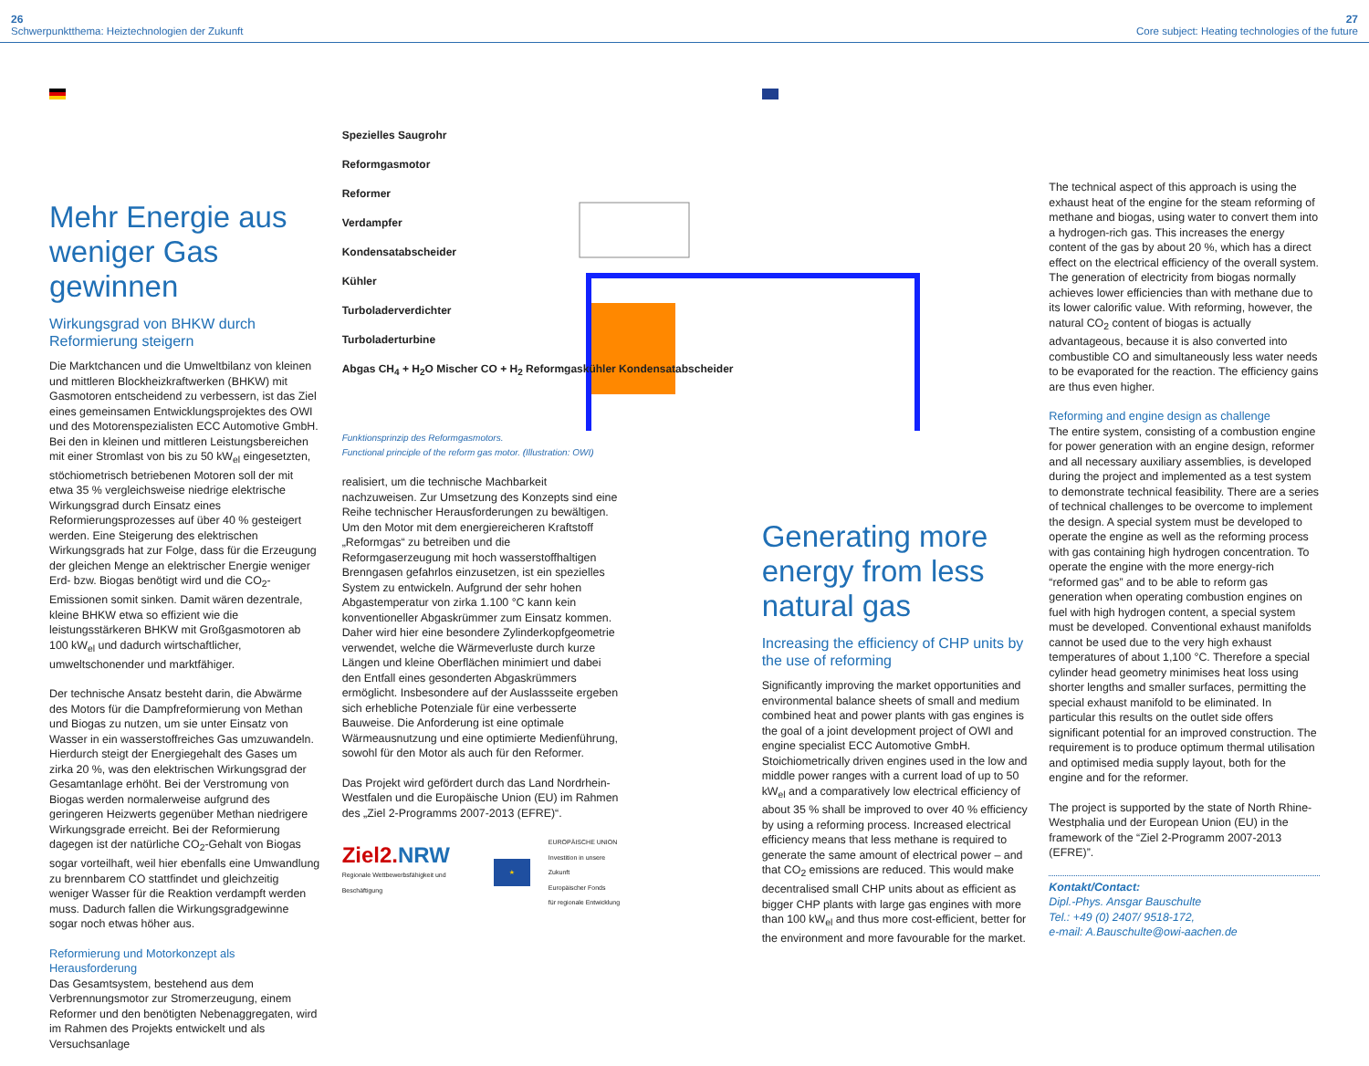26
Schwerpunktthema: Heiztechnologien der Zukunft
27
Core subject: Heating technologies of the future
Mehr Energie aus weniger Gas gewinnen
Wirkungsgrad von BHKW durch Reformierung steigern
Die Marktchancen und die Umweltbilanz von kleinen und mittleren Blockheizkraftwerken (BHKW) mit Gasmotoren entscheidend zu verbessern, ist das Ziel eines gemeinsamen Entwicklungsprojektes des OWI und des Motorenspezialisten ECC Automotive GmbH. Bei den in kleinen und mittleren Leistungsbereichen mit einer Stromlast von bis zu 50 kW<sub>el</sub> eingesetzten, stöchiometrisch betriebenen Motoren soll der mit etwa 35 % vergleichsweise niedrige elektrische Wirkungsgrad durch Einsatz eines Reformierungsprozesses auf über 40 % gesteigert werden. Eine Steigerung des elektrischen Wirkungsgrads hat zur Folge, dass für die Erzeugung der gleichen Menge an elektrischer Energie weniger Erd- bzw. Biogas benötigt wird und die CO<sub>2</sub>-Emissionen somit sinken. Damit wären dezentrale, kleine BHKW etwa so effizient wie die leistungsstärkeren BHKW mit Großgasmotoren ab 100 kW<sub>el</sub> und dadurch wirtschaftlicher, umweltschonender und marktfähiger.
Der technische Ansatz besteht darin, die Abwärme des Motors für die Dampfreformierung von Methan und Biogas zu nutzen, um sie unter Einsatz von Wasser in ein wasserstoffreiches Gas umzuwandeln. Hierdurch steigt der Energiegehalt des Gases um zirka 20 %, was den elektrischen Wirkungsgrad der Gesamtanlage erhöht. Bei der Verstromung von Biogas werden normalerweise aufgrund des geringeren Heizwerts gegenüber Methan niedrigere Wirkungsgrade erreicht. Bei der Reformierung dagegen ist der natürliche CO<sub>2</sub>-Gehalt von Biogas sogar vorteilhaft, weil hier ebenfalls eine Umwandlung zu brennbarem CO stattfindet und gleichzeitig weniger Wasser für die Reaktion verdampft werden muss. Dadurch fallen die Wirkungsgradgewinne sogar noch etwas höher aus.
Reformierung und Motorkonzept als Herausforderung
Das Gesamtsystem, bestehend aus dem Verbrennungsmotor zur Stromerzeugung, einem Reformer und den benötigten Nebenaggregaten, wird im Rahmen des Projekts entwickelt und als Versuchsanlage
Spezielles Saugrohr
Reformgasmotor
Reformer
Verdampfer
Kondensatabscheider
Kühler
Turboladerverdichter
Turboladerturbine
Abgas CH<sub>4</sub> + H<sub>2</sub>O Mischer CO + H<sub>2</sub> Reformgaskühler Kondensatabscheider
Funktionsprinzip des Reformgasmotors.
Functional principle of the reform gas motor. (Illustration: OWI)
realisiert, um die technische Machbarkeit nachzuweisen. Zur Umsetzung des Konzepts sind eine Reihe technischer Herausforderungen zu bewältigen. Um den Motor mit dem energiereicheren Kraftstoff „Reformgas“ zu betreiben und die Reformgaserzeugung mit hoch wasserstoffhaltigen Brenngasen gefahrlos einzusetzen, ist ein spezielles System zu entwickeln. Aufgrund der sehr hohen Abgastemperatur von zirka 1.100 °C kann kein konventioneller Abgaskrümmer zum Einsatz kommen. Daher wird hier eine besondere Zylinderkopfgeometrie verwendet, welche die Wärmeverluste durch kurze Längen und kleine Oberflächen minimiert und dabei den Entfall eines gesonderten Abgaskrümmers ermöglicht. Insbesondere auf der Auslassseite ergeben sich erhebliche Potenziale für eine verbesserte Bauweise. Die Anforderung ist eine optimale Wärmeausnutzung und eine optimierte Medienführung, sowohl für den Motor als auch für den Reformer.
Das Projekt wird gefördert durch das Land Nordrhein-Westfalen und die Europäische Union (EU) im Rahmen des „Ziel 2-Programms 2007-2013 (EFRE)“.
Ziel2.NRW
Regionale Wettbewerbsfähigkeit und Beschäftigung
★
EUROPÄISCHE UNION
Investition in unsere Zukunft
Europäischer Fonds
für regionale Entwicklung
Generating more energy from less natural gas
Increasing the efficiency of CHP units by the use of reforming
Significantly improving the market opportunities and environmental balance sheets of small and medium combined heat and power plants with gas engines is the goal of a joint development project of OWI and engine specialist ECC Automotive GmbH. Stoichiometrically driven engines used in the low and middle power ranges with a current load of up to 50 kW<sub>el</sub> and a comparatively low electrical efficiency of about 35 % shall be improved to over 40 % efficiency by using a reforming process. Increased electrical efficiency means that less methane is required to generate the same amount of electrical power – and that CO<sub>2</sub> emissions are reduced. This would make decentralised small CHP units about as efficient as bigger CHP plants with large gas engines with more than 100 kW<sub>el</sub> and thus more cost-efficient, better for the environment and more favourable for the market.
The technical aspect of this approach is using the exhaust heat of the engine for the steam reforming of methane and biogas, using water to convert them into a hydrogen-rich gas. This increases the energy content of the gas by about 20 %, which has a direct effect on the electrical efficiency of the overall system. The generation of electricity from biogas normally achieves lower efficiencies than with methane due to its lower calorific value. With reforming, however, the natural CO<sub>2</sub> content of biogas is actually advantageous, because it is also converted into combustible CO and simultaneously less water needs to be evaporated for the reaction. The efficiency gains are thus even higher.
Reforming and engine design as challenge
The entire system, consisting of a combustion engine for power generation with an engine design, reformer and all necessary auxiliary assemblies, is developed during the project and implemented as a test system to demonstrate technical feasibility. There are a series of technical challenges to be overcome to implement the design. A special system must be developed to operate the engine as well as the reforming process with gas containing high hydrogen concentration. To operate the engine with the more energy-rich “reformed gas” and to be able to reform gas generation when operating combustion engines on fuel with high hydrogen content, a special system must be developed. Conventional exhaust manifolds cannot be used due to the very high exhaust temperatures of about 1,100 °C. Therefore a special cylinder head geometry minimises heat loss using shorter lengths and smaller surfaces, permitting the special exhaust manifold to be eliminated. In particular this results on the outlet side offers significant potential for an improved construction. The requirement is to produce optimum thermal utilisation and optimised media supply layout, both for the engine and for the reformer.
The project is supported by the state of North Rhine-Westphalia und der European Union (EU) in the framework of the “Ziel 2-Programm 2007-2013 (EFRE)”.
Kontakt/Contact:
Dipl.-Phys. Ansgar Bauschulte
Tel.: +49 (0) 2407/ 9518-172,
e-mail: A.Bauschulte@owi-aachen.de